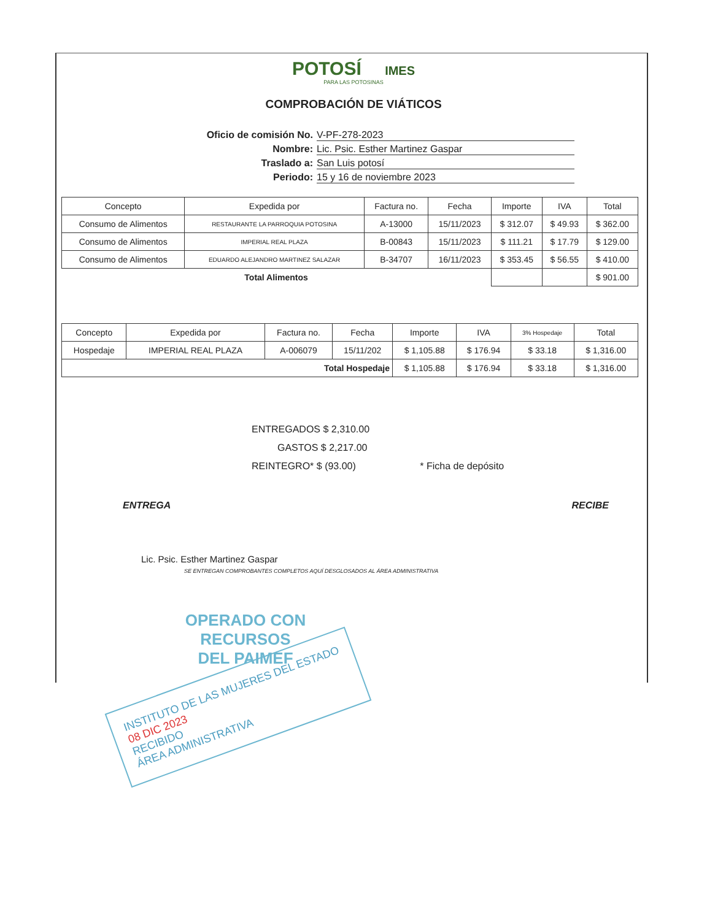POTOSÍ IMES
PARA LAS POTOSINAS
COMPROBACIÓN DE VIÁTICOS
Oficio de comisión No. V-PF-278-2023
Nombre: Lic. Psic. Esther Martinez Gaspar
Traslado a: San Luis potosí
Periodo: 15 y 16 de noviembre 2023
| Concepto | Expedida por | Factura no. | Fecha | Importe | IVA | Total |
| --- | --- | --- | --- | --- | --- | --- |
| Consumo de Alimentos | RESTAURANTE LA PARROQUIA POTOSINA | A-13000 | 15/11/2023 | $ 312.07 | $ 49.93 | $ 362.00 |
| Consumo de Alimentos | IMPERIAL REAL PLAZA | B-00843 | 15/11/2023 | $ 111.21 | $ 17.79 | $ 129.00 |
| Consumo de Alimentos | EDUARDO ALEJANDRO MARTINEZ SALAZAR | B-34707 | 16/11/2023 | $ 353.45 | $ 56.55 | $ 410.00 |
| Total Alimentos | | | | | | $ 901.00 |
| Concepto | Expedida por | Factura no. | Fecha | Importe | IVA | 3% Hospedaje | Total |
| --- | --- | --- | --- | --- | --- | --- | --- |
| Hospedaje | IMPERIAL REAL PLAZA | A-006079 | 15/11/202 | $ 1,105.88 | $ 176.94 | $ 33.18 | $ 1,316.00 |
| Total Hospedaje | | | | $ 1,105.88 | $ 176.94 | $ 33.18 | $ 1,316.00 |
ENTREGADOS $ 2,310.00
GASTOS $ 2,217.00
REINTEGRO* $ (93.00) * Ficha de depósito
ENTREGA RECIBE
Lic. Psic. Esther Martinez Gaspar
SE ENTREGAN COMPROBANTES COMPLETOS AQUÍ DESGLOSADOS AL ÁREA ADMINISTRATIVA
OPERADO CON RECURSOS
DEL PAIMEF
INSTITUTO DE LAS MUJERES DEL ESTADO
08 DIC 2023
RECIBIDO
ÁREA ADMINISTRATIVA